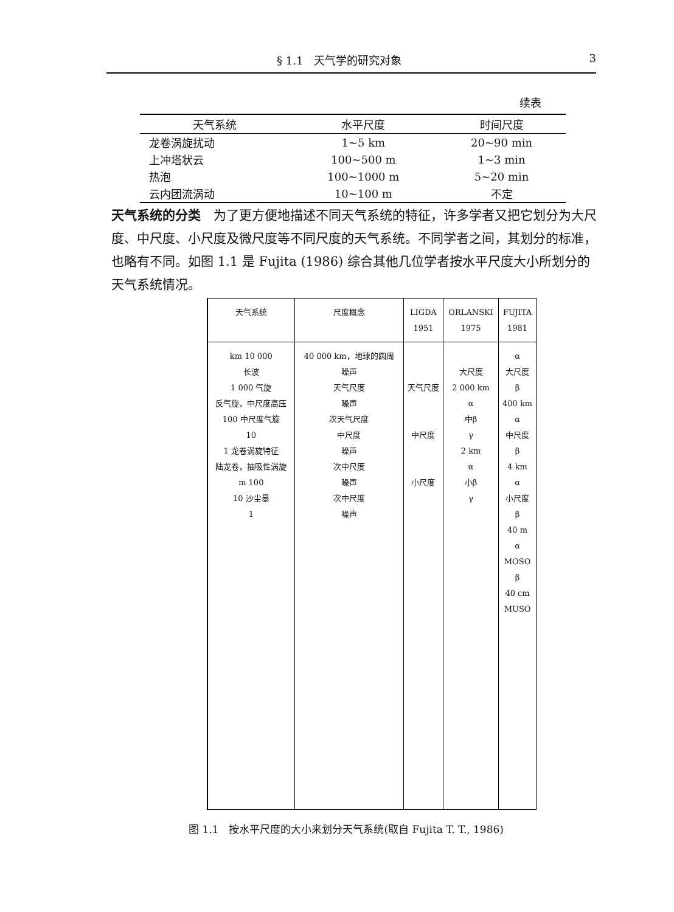§ 1.1　天气学的研究对象 3
续表
| 天气系统 | 水平尺度 | 时间尺度 |
| --- | --- | --- |
| 龙卷涡旋扰动 | 1~5 km | 20~90 min |
| 上冲塔状云 | 100~500 m | 1~3 min |
| 热泡 | 100~1000 m | 5~20 min |
| 云内团流涡动 | 10~100 m | 不定 |
天气系统的分类　为了更方便地描述不同天气系统的特征，许多学者又把它划分为大尺度、中尺度、小尺度及微尺度等不同尺度的天气系统。不同学者之间，其划分的标准，也略有不同。如图 1.1 是 Fujita (1986) 综合其他几位学者按水平尺度大小所划分的天气系统情况。
| 天气系统 | 尺度概念 | LIGDA 1951 | ORLANSKI 1975 | FUJITA 1981 |
| --- | --- | --- | --- | --- |
| km 10 000 长波 1 000 气旋 反气旋，中尺度高压 100 中尺度气旋 10 1 龙卷涡旋特征 陆龙卷，抽吸性涡旋 m 100 10 沙尘暴 1 | 40 000 km，地球的圆周 噪声 天气尺度 噪声 次天气尺度 中尺度 噪声 次中尺度 噪声 次中尺度 噪声 | 天气尺度 中尺度 小尺度 | 大尺度 2 000 km α 中β γ 2 km α 小β γ | α 大尺度 β 400 km α 中尺度 β 4 km α 小尺度 β 40 m α MOSO β 40 cm MUSO |
图 1.1　按水平尺度的大小来划分天气系统(取自 Fujita T. T., 1986)